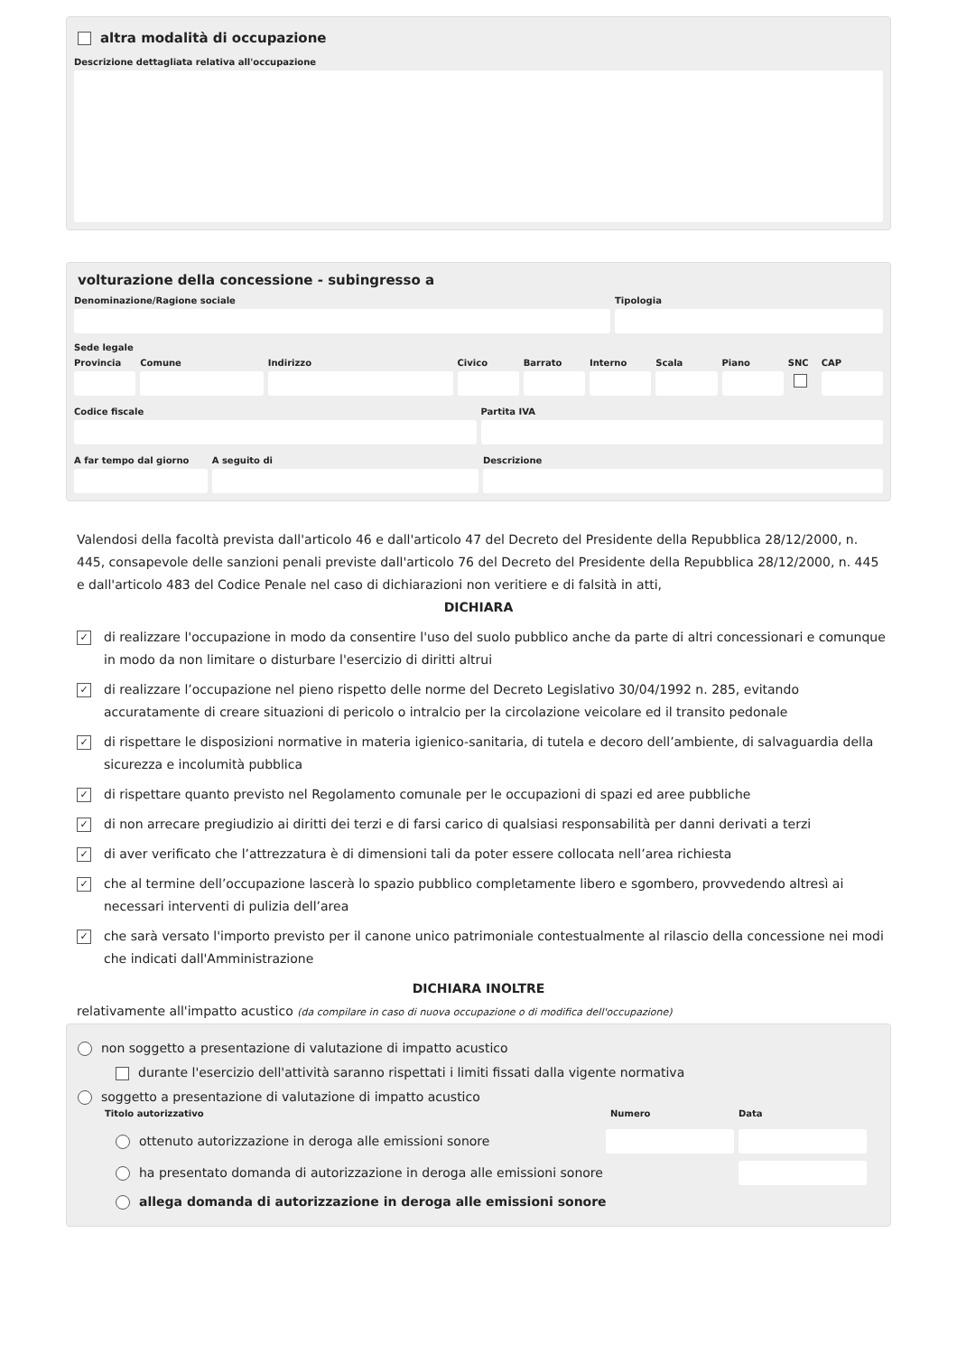altra modalità di occupazione
Descrizione dettagliata relativa all'occupazione
volturazione della concessione - subingresso a
Denominazione/Ragione sociale Tipologia
Sede legale
Provincia Comune Indirizzo Civico Barrato Interno Scala Piano SNC CAP
Codice fiscale Partita IVA
A far tempo dal giorno A seguito di Descrizione
Valendosi della facoltà prevista dall'articolo 46 e dall'articolo 47 del Decreto del Presidente della Repubblica 28/12/2000, n. 445, consapevole delle sanzioni penali previste dall'articolo 76 del Decreto del Presidente della Repubblica 28/12/2000, n. 445 e dall'articolo 483 del Codice Penale nel caso di dichiarazioni non veritiere e di falsità in atti,
DICHIARA
✓ di realizzare l'occupazione in modo da consentire l'uso del suolo pubblico anche da parte di altri concessionari e comunque in modo da non limitare o disturbare l'esercizio di diritti altrui
✓ di realizzare l’occupazione nel pieno rispetto delle norme del Decreto Legislativo 30/04/1992 n. 285, evitando accuratamente di creare situazioni di pericolo o intralcio per la circolazione veicolare ed il transito pedonale
✓ di rispettare le disposizioni normative in materia igienico-sanitaria, di tutela e decoro dell’ambiente, di salvaguardia della sicurezza e incolumità pubblica
✓ di rispettare quanto previsto nel Regolamento comunale per le occupazioni di spazi ed aree pubbliche
✓ di non arrecare pregiudizio ai diritti dei terzi e di farsi carico di qualsiasi responsabilità per danni derivati a terzi
✓ di aver verificato che l’attrezzatura è di dimensioni tali da poter essere collocata nell’area richiesta
✓ che al termine dell’occupazione lascerà lo spazio pubblico completamente libero e sgombero, provvedendo altresì ai necessari interventi di pulizia dell’area
✓ che sarà versato l'importo previsto per il canone unico patrimoniale contestualmente al rilascio della concessione nei modi che indicati dall'Amministrazione
DICHIARA INOLTRE
relativamente all'impatto acustico (da compilare in caso di nuova occupazione o di modifica dell'occupazione)
non soggetto a presentazione di valutazione di impatto acustico
durante l'esercizio dell'attività saranno rispettati i limiti fissati dalla vigente normativa
soggetto a presentazione di valutazione di impatto acustico
Titolo autorizzativo Numero Data
ottenuto autorizzazione in deroga alle emissioni sonore
ha presentato domanda di autorizzazione in deroga alle emissioni sonore
allega domanda di autorizzazione in deroga alle emissioni sonore